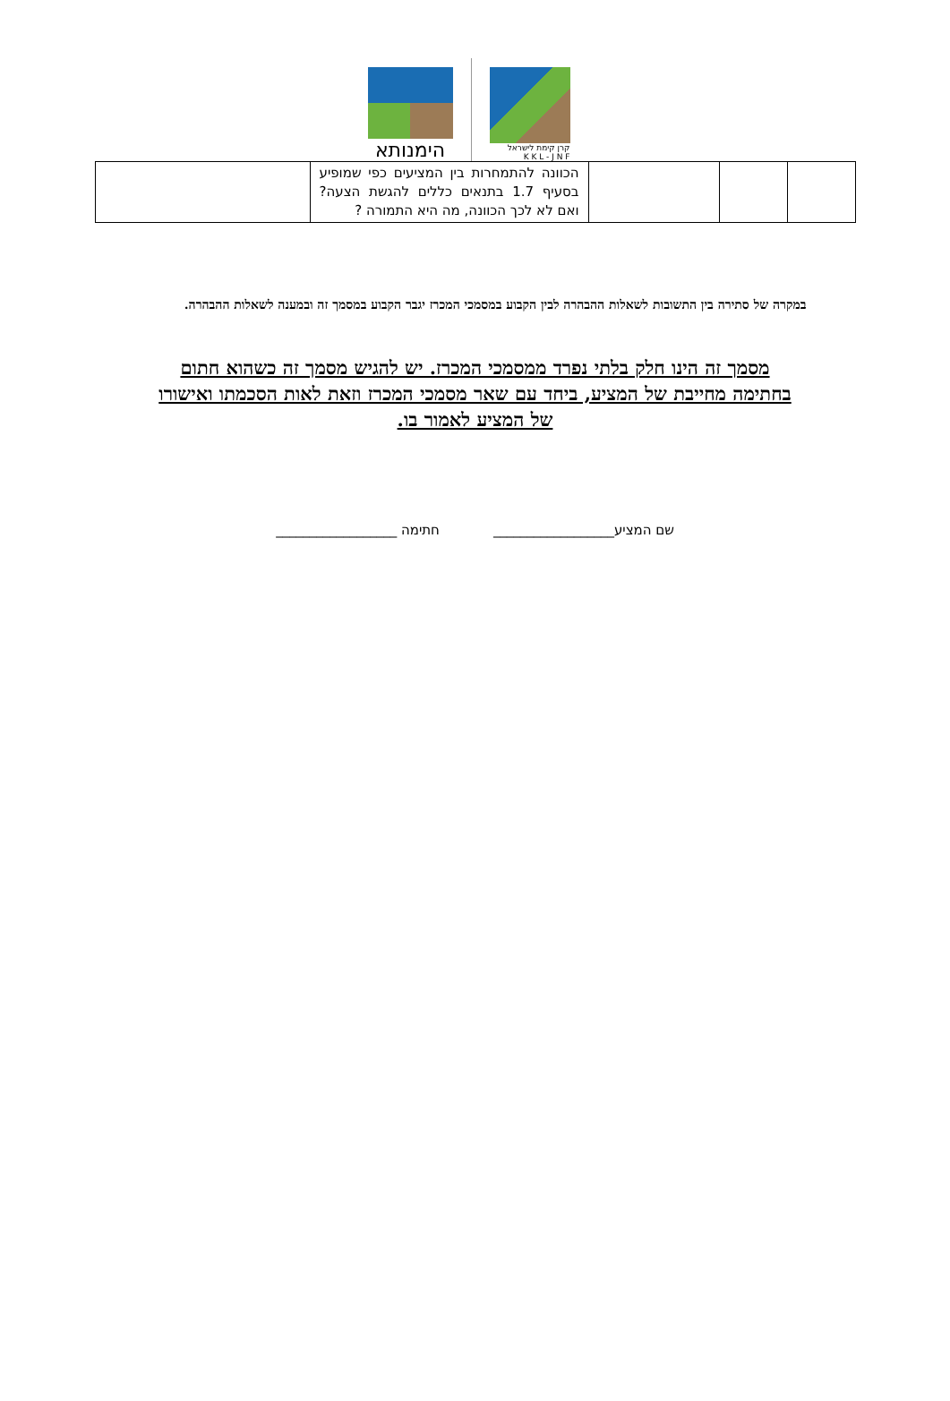הימנותא
קרן קימת לישראל
K K L - J N F
| | | | הכוונה להתמחרות בין המציעים כפי שמופיע בסעיף 1.7 בתנאים כללים להגשת הצעה? ואם לא לכך הכוונה, מה היא התמורה ? | |
במקרה של סתירה בין התשובות לשאלות ההבהרה לבין הקבוע במסמכי המכרז יגבר הקבוע במסמך זה ובמענה לשאלות ההבהרה.
מסמך זה הינו חלק בלתי נפרד ממסמכי המכרז. יש להגיש מסמך זה כשהוא חתום בחתימה מחייבת של המציע, ביחד עם שאר מסמכי המכרז וזאת לאות הסכמתו ואישורו של המציע לאמור בו.
שם המציע__________________ חתימה __________________